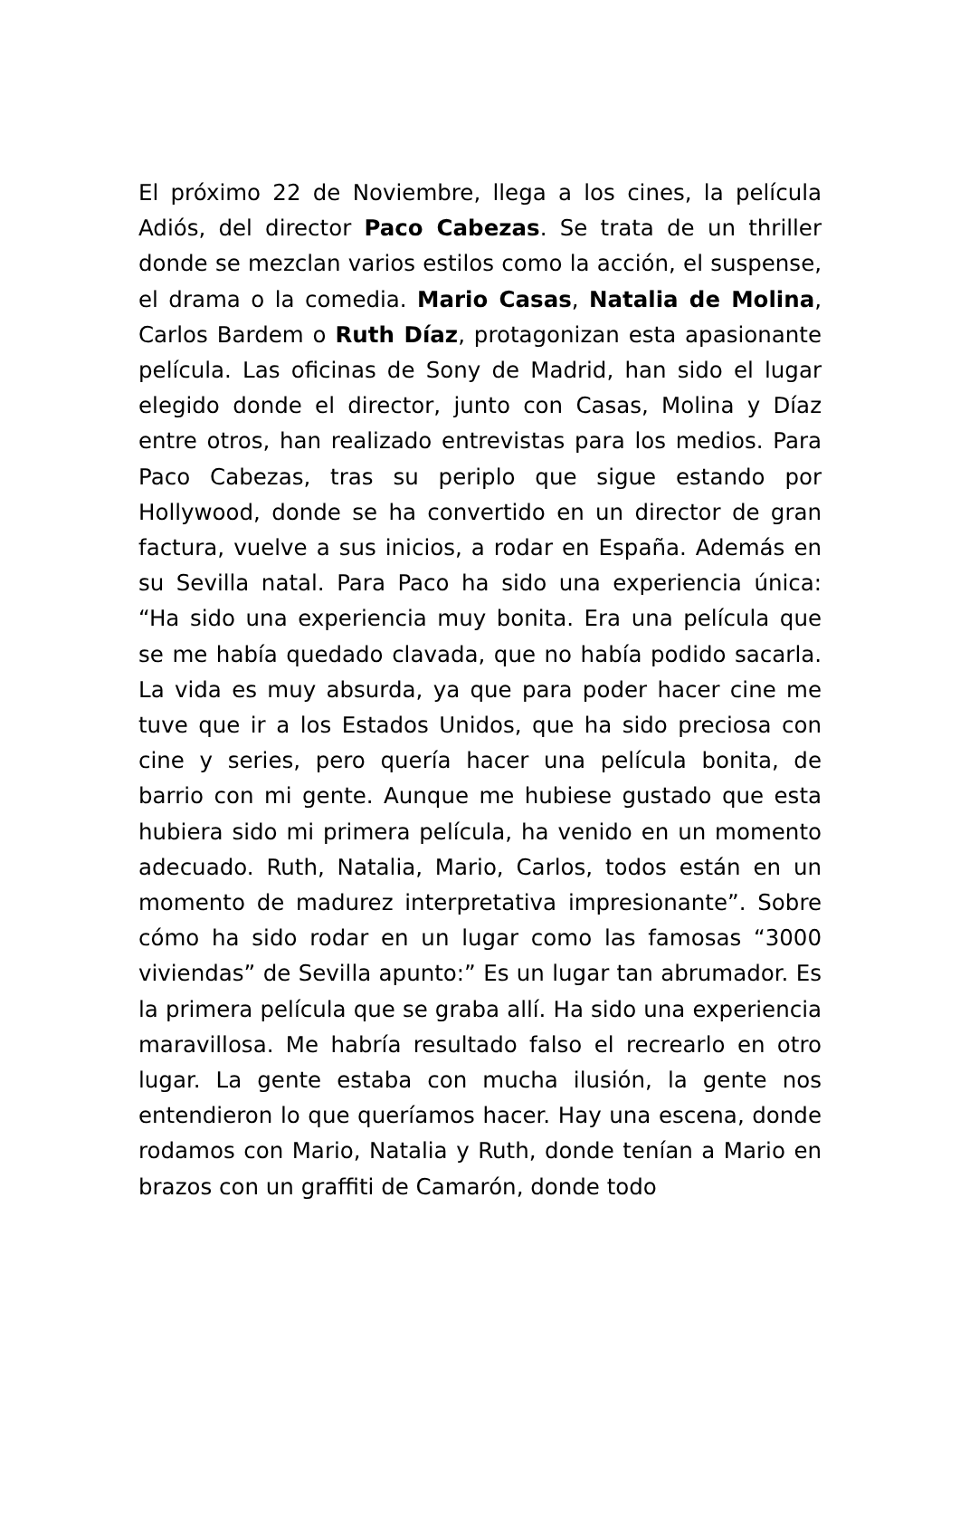El próximo 22 de Noviembre, llega a los cines, la película Adiós, del director Paco Cabezas. Se trata de un thriller donde se mezclan varios estilos como la acción, el suspense, el drama o la comedia. Mario Casas, Natalia de Molina, Carlos Bardem o Ruth Díaz, protagonizan esta apasionante película. Las oficinas de Sony de Madrid, han sido el lugar elegido donde el director, junto con Casas, Molina y Díaz entre otros, han realizado entrevistas para los medios. Para Paco Cabezas, tras su periplo que sigue estando por Hollywood, donde se ha convertido en un director de gran factura, vuelve a sus inicios, a rodar en España. Además en su Sevilla natal. Para Paco ha sido una experiencia única: “Ha sido una experiencia muy bonita. Era una película que se me había quedado clavada, que no había podido sacarla. La vida es muy absurda, ya que para poder hacer cine me tuve que ir a los Estados Unidos, que ha sido preciosa con cine y series, pero quería hacer una película bonita, de barrio con mi gente. Aunque me hubiese gustado que esta hubiera sido mi primera película, ha venido en un momento adecuado. Ruth, Natalia, Mario, Carlos, todos están en un momento de madurez interpretativa impresionante”. Sobre cómo ha sido rodar en un lugar como las famosas “3000 viviendas” de Sevilla apunto:” Es un lugar tan abrumador. Es la primera película que se graba allí. Ha sido una experiencia maravillosa. Me habría resultado falso el recrearlo en otro lugar. La gente estaba con mucha ilusión, la gente nos entendieron lo que queríamos hacer. Hay una escena, donde rodamos con Mario, Natalia y Ruth, donde tenían a Mario en brazos con un graffiti de Camarón, donde todo